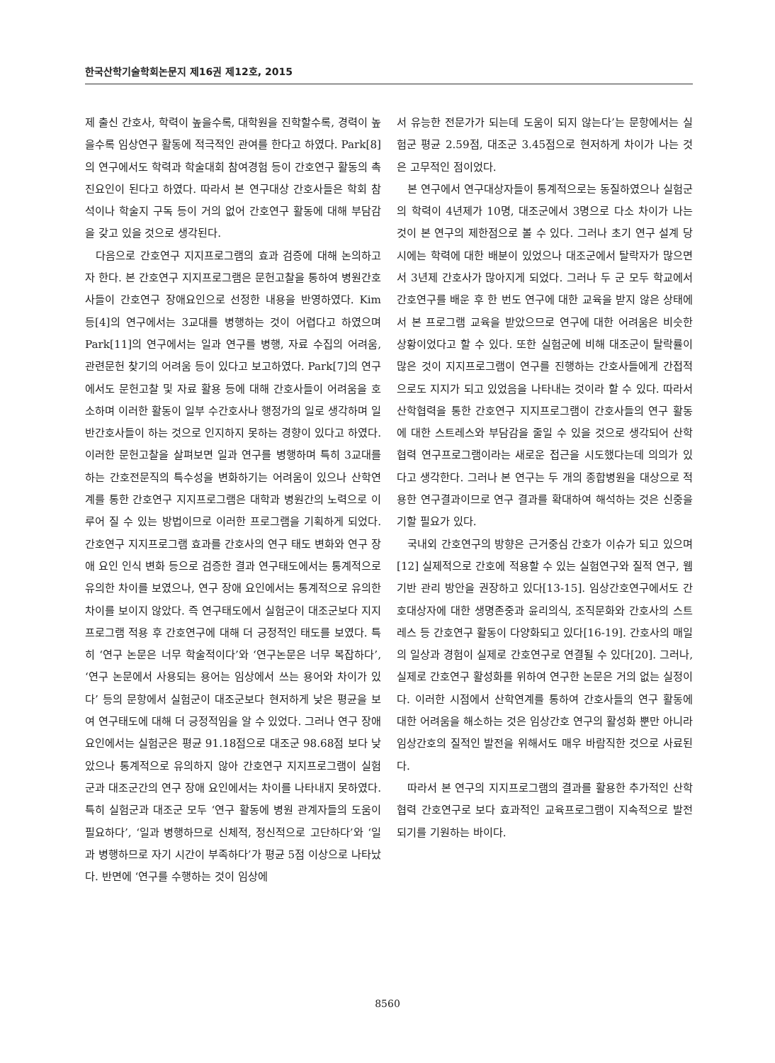한국산학기술학회논문지 제16권 제12호, 2015
제 출신 간호사, 학력이 높을수록, 대학원을 진학할수록, 경력이 높을수록 임상연구 활동에 적극적인 관여를 한다고 하였다. Park[8]의 연구에서도 학력과 학술대회 참여경험 등이 간호연구 활동의 촉진요인이 된다고 하였다. 따라서 본 연구대상 간호사들은 학회 참석이나 학술지 구독 등이 거의 없어 간호연구 활동에 대해 부담감을 갖고 있을 것으로 생각된다.
다음으로 간호연구 지지프로그램의 효과 검증에 대해 논의하고자 한다. 본 간호연구 지지프로그램은 문헌고찰을 통하여 병원간호사들이 간호연구 장애요인으로 선정한 내용을 반영하였다. Kim 등[4]의 연구에서는 3교대를 병행하는 것이 어렵다고 하였으며 Park[11]의 연구에서는 일과 연구를 병행, 자료 수집의 어려움, 관련문헌 찾기의 어려움 등이 있다고 보고하였다. Park[7]의 연구에서도 문헌고찰 및 자료 활용 등에 대해 간호사들이 어려움을 호소하며 이러한 활동이 일부 수간호사나 행정가의 일로 생각하며 일반간호사들이 하는 것으로 인지하지 못하는 경향이 있다고 하였다. 이러한 문헌고찰을 살펴보면 일과 연구를 병행하며 특히 3교대를 하는 간호전문직의 특수성을 변화하기는 어려움이 있으나 산학연계를 통한 간호연구 지지프로그램은 대학과 병원간의 노력으로 이루어 질 수 있는 방법이므로 이러한 프로그램을 기획하게 되었다. 간호연구 지지프로그램 효과를 간호사의 연구 태도 변화와 연구 장애 요인 인식 변화 등으로 검증한 결과 연구태도에서는 통계적으로 유의한 차이를 보였으나, 연구 장애 요인에서는 통계적으로 유의한 차이를 보이지 않았다. 즉 연구태도에서 실험군이 대조군보다 지지프로그램 적용 후 간호연구에 대해 더 긍정적인 태도를 보였다. 특히 ‘연구 논문은 너무 학술적이다’와 ‘연구논문은 너무 복잡하다’, ‘연구 논문에서 사용되는 용어는 임상에서 쓰는 용어와 차이가 있다’ 등의 문항에서 실험군이 대조군보다 현저하게 낮은 평균을 보여 연구태도에 대해 더 긍정적임을 알 수 있었다. 그러나 연구 장애 요인에서는 실험군은 평균 91.18점으로 대조군 98.68점 보다 낮았으나 통계적으로 유의하지 않아 간호연구 지지프로그램이 실험군과 대조군간의 연구 장애 요인에서는 차이를 나타내지 못하였다. 특히 실험군과 대조군 모두 ‘연구 활동에 병원 관계자들의 도움이 필요하다’, ‘일과 병행하므로 신체적, 정신적으로 고단하다’와 ‘일과 병행하므로 자기 시간이 부족하다’가 평균 5점 이상으로 나타났다. 반면에 ‘연구를 수행하는 것이 임상에
서 유능한 전문가가 되는데 도움이 되지 않는다’는 문항에서는 실험군 평균 2.59점, 대조군 3.45점으로 현저하게 차이가 나는 것은 고무적인 점이었다.
본 연구에서 연구대상자들이 통계적으로는 동질하였으나 실험군의 학력이 4년제가 10명, 대조군에서 3명으로 다소 차이가 나는 것이 본 연구의 제한점으로 볼 수 있다. 그러나 초기 연구 설계 당시에는 학력에 대한 배분이 있었으나 대조군에서 탈락자가 많으면서 3년제 간호사가 많아지게 되었다. 그러나 두 군 모두 학교에서 간호연구를 배운 후 한 번도 연구에 대한 교육을 받지 않은 상태에서 본 프로그램 교육을 받았으므로 연구에 대한 어려움은 비슷한 상황이었다고 할 수 있다. 또한 실험군에 비해 대조군이 탈락률이 많은 것이 지지프로그램이 연구를 진행하는 간호사들에게 간접적으로도 지지가 되고 있었음을 나타내는 것이라 할 수 있다. 따라서 산학협력을 통한 간호연구 지지프로그램이 간호사들의 연구 활동에 대한 스트레스와 부담감을 줄일 수 있을 것으로 생각되어 산학협력 연구프로그램이라는 새로운 접근을 시도했다는데 의의가 있다고 생각한다. 그러나 본 연구는 두 개의 종합병원을 대상으로 적용한 연구결과이므로 연구 결과를 확대하여 해석하는 것은 신중을 기할 필요가 있다.
국내외 간호연구의 방향은 근거중심 간호가 이슈가 되고 있으며[12] 실제적으로 간호에 적용할 수 있는 실험연구와 질적 연구, 웹기반 관리 방안을 권장하고 있다[13-15]. 임상간호연구에서도 간호대상자에 대한 생명존중과 윤리의식, 조직문화와 간호사의 스트레스 등 간호연구 활동이 다양화되고 있다[16-19]. 간호사의 매일의 일상과 경험이 실제로 간호연구로 연결될 수 있다[20]. 그러나, 실제로 간호연구 활성화를 위하여 연구한 논문은 거의 없는 실정이다. 이러한 시점에서 산학연계를 통하여 간호사들의 연구 활동에 대한 어려움을 해소하는 것은 임상간호 연구의 활성화 뿐만 아니라 임상간호의 질적인 발전을 위해서도 매우 바람직한 것으로 사료된다.
따라서 본 연구의 지지프로그램의 결과를 활용한 추가적인 산학협력 간호연구로 보다 효과적인 교육프로그램이 지속적으로 발전되기를 기원하는 바이다.
8560